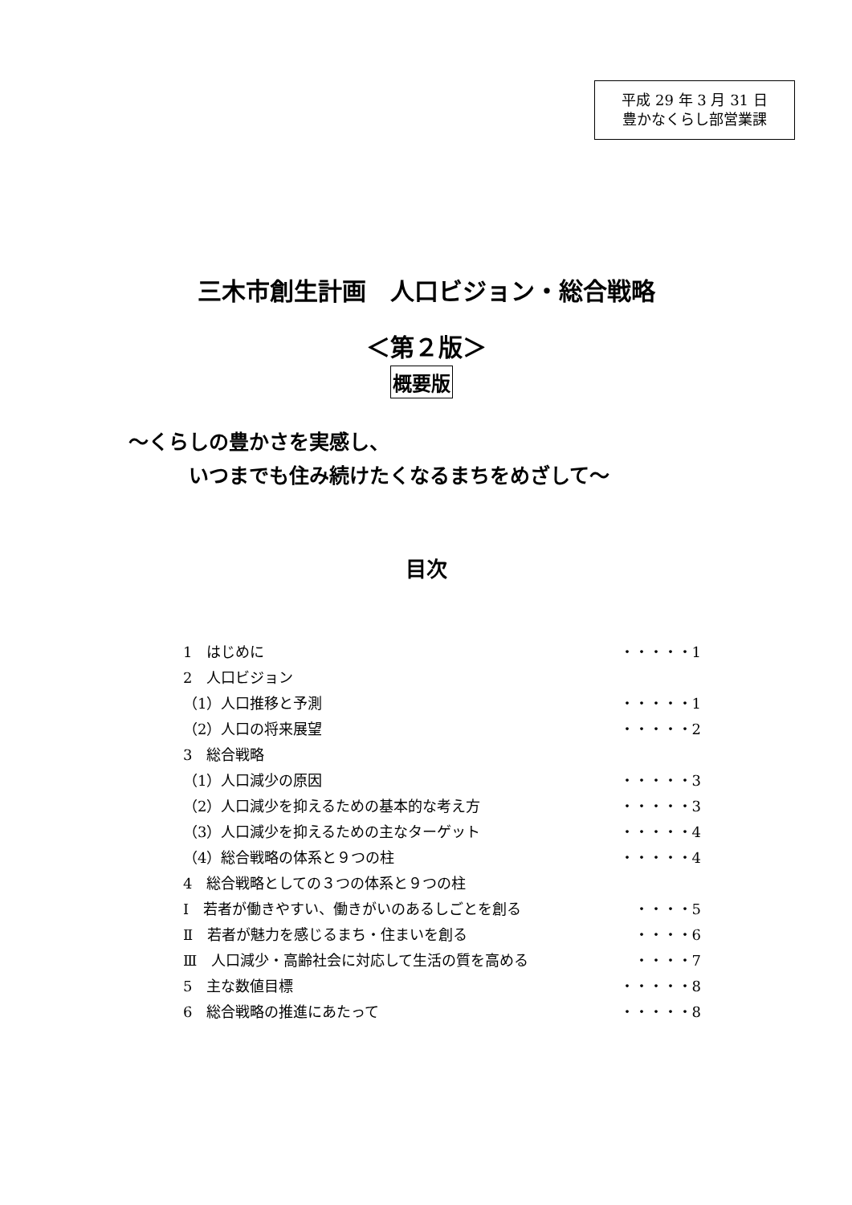平成 29 年 3 月 31 日
豊かなくらし部営業課
三木市創生計画　人口ビジョン・総合戦略
＜第２版＞
概要版
～くらしの豊かさを実感し、
　　　いつまでも住み続けたくなるまちをめざして～
目次
1　はじめに ・・・・・1
2　人口ビジョン
（1）人口推移と予測 ・・・・・1
（2）人口の将来展望 ・・・・・2
3　総合戦略
（1）人口減少の原因 ・・・・・3
（2）人口減少を抑えるための基本的な考え方 ・・・・・3
（3）人口減少を抑えるための主なターゲット ・・・・・4
（4）総合戦略の体系と９つの柱 ・・・・・4
4　総合戦略としての３つの体系と９つの柱
Ⅰ　若者が働きやすい、働きがいのあるしごとを創る ・・・・5
Ⅱ　若者が魅力を感じるまち・住まいを創る ・・・・6
Ⅲ　人口減少・高齢社会に対応して生活の質を高める ・・・・7
5　主な数値目標 ・・・・・8
6　総合戦略の推進にあたって ・・・・・8